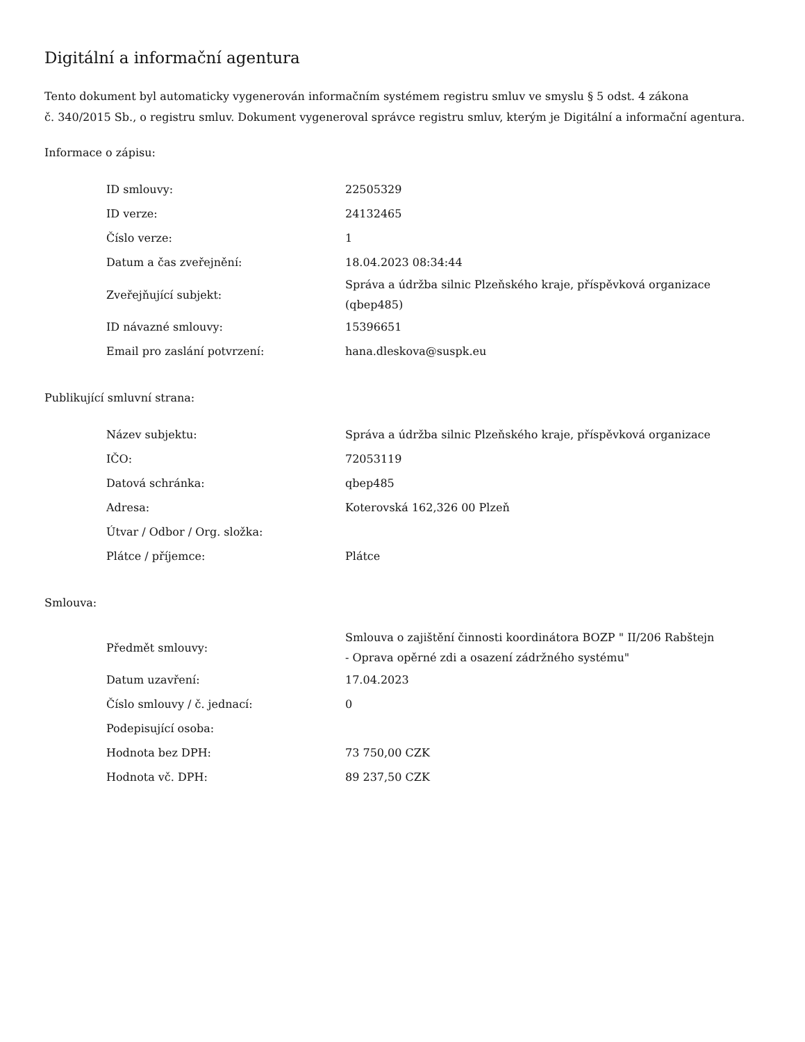Digitální a informační agentura
Tento dokument byl automaticky vygenerován informačním systémem registru smluv ve smyslu § 5 odst. 4 zákona
č. 340/2015 Sb., o registru smluv. Dokument vygeneroval správce registru smluv, kterým je Digitální a informační agentura.
Informace o zápisu:
| ID smlouvy: | 22505329 |
| ID verze: | 24132465 |
| Číslo verze: | 1 |
| Datum a čas zveřejnění: | 18.04.2023 08:34:44 |
| Zveřejňující subjekt: | Správa a údržba silnic Plzeňského kraje, příspěvková organizace (qbep485) |
| ID návazné smlouvy: | 15396651 |
| Email pro zaslání potvrzení: | hana.dleskova@suspk.eu |
Publikující smluvní strana:
| Název subjektu: | Správa a údržba silnic Plzeňského kraje, příspěvková organizace |
| IČO: | 72053119 |
| Datová schránka: | qbep485 |
| Adresa: | Koterovská 162,326 00 Plzeň |
| Útvar / Odbor / Org. složka: | |
| Plátce / příjemce: | Plátce |
Smlouva:
| Předmět smlouvy: | Smlouva o zajištění činnosti koordinátora BOZP " II/206 Rabštejn - Oprava opěrné zdi a osazení zádržného systému" |
| Datum uzavření: | 17.04.2023 |
| Číslo smlouvy / č. jednací: | 0 |
| Podepisující osoba: | |
| Hodnota bez DPH: | 73 750,00 CZK |
| Hodnota vč. DPH: | 89 237,50 CZK |